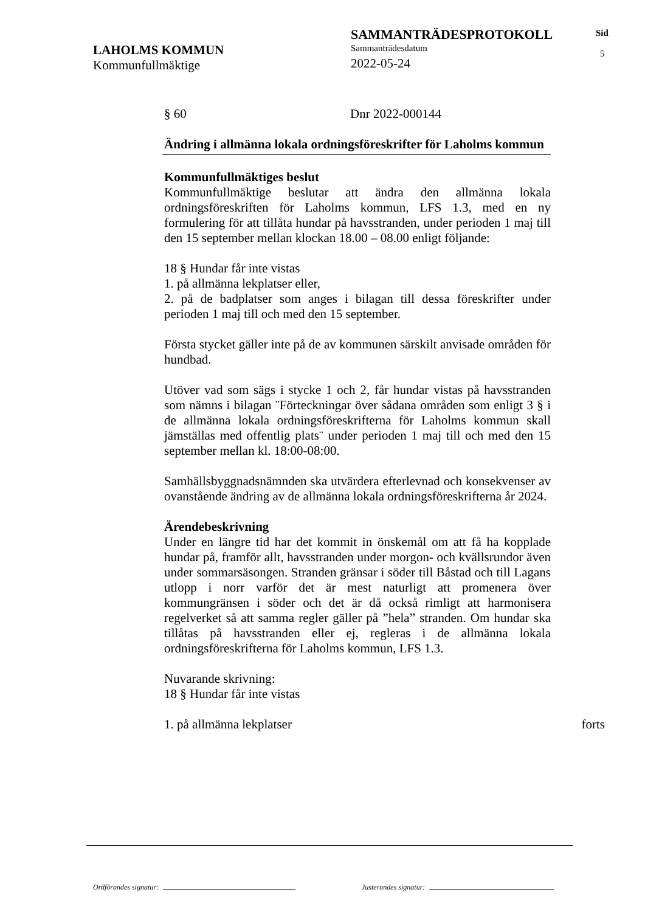LAHOLMS KOMMUN
Kommunfullmäktige
SAMMANTRÄDESPROTOKOLL
Sammanträdesdatum
2022-05-24
Sid
5
§ 60 Dnr 2022-000144
Ändring i allmänna lokala ordningsföreskrifter för Laholms kommun
Kommunfullmäktiges beslut
Kommunfullmäktige beslutar att ändra den allmänna lokala ordningsföreskriften för Laholms kommun, LFS 1.3, med en ny formulering för att tillåta hundar på havsstranden, under perioden 1 maj till den 15 september mellan klockan 18.00 – 08.00 enligt följande:
18 § Hundar får inte vistas
1. på allmänna lekplatser eller,
2. på de badplatser som anges i bilagan till dessa föreskrifter under perioden 1 maj till och med den 15 september.
Första stycket gäller inte på de av kommunen särskilt anvisade områden för hundbad.
Utöver vad som sägs i stycke 1 och 2, får hundar vistas på havsstranden som nämns i bilagan ¨Förteckningar över sådana områden som enligt 3 § i de allmänna lokala ordningsföreskrifterna för Laholms kommun skall jämställas med offentlig plats¨ under perioden 1 maj till och med den 15 september mellan kl. 18:00-08:00.
Samhällsbyggnadsnämnden ska utvärdera efterlevnad och konsekvenser av ovanstående ändring av de allmänna lokala ordningsföreskrifterna år 2024.
Ärendebeskrivning
Under en längre tid har det kommit in önskemål om att få ha kopplade hundar på, framför allt, havsstranden under morgon- och kvällsrundor även under sommarsäsongen. Stranden gränsar i söder till Båstad och till Lagans utlopp i norr varför det är mest naturligt att promenera över kommungränsen i söder och det är då också rimligt att harmonisera regelverket så att samma regler gäller på ”hela” stranden. Om hundar ska tillåtas på havsstranden eller ej, regleras i de allmänna lokala ordningsföreskrifterna för Laholms kommun, LFS 1.3.
Nuvarande skrivning:
18 § Hundar får inte vistas
1. på allmänna lekplatser forts
Ordförandes signatur: Justerandes signatur: